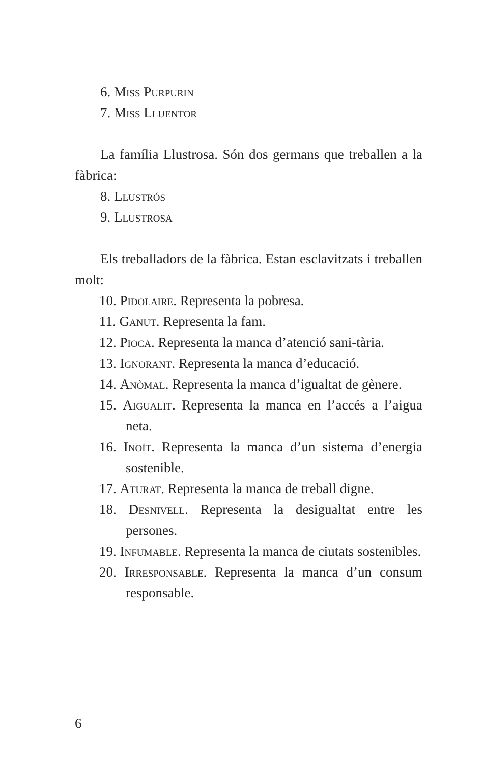6. Miss Purpurin
7. Miss Lluentor
La família Llustrosa. Són dos germans que treballen a la fàbrica:
8. Llustrós
9. Llustrosa
Els treballadors de la fàbrica. Estan esclavitzats i treballen molt:
10. Pidolaire. Representa la pobresa.
11. Ganut. Representa la fam.
12. Pioca. Representa la manca d’atenció sani-tària.
13. Ignorant. Representa la manca d’educació.
14. Anòmal. Representa la manca d’igualtat de gènere.
15. Aigualit. Representa la manca en l’accés a l’aigua neta.
16. Inoït. Representa la manca d’un sistema d’energia sostenible.
17. Aturat. Representa la manca de treball digne.
18. Desnivell. Representa la desigualtat entre les persones.
19. Infumable. Representa la manca de ciutats sostenibles.
20. Irresponsable. Representa la manca d’un consum responsable.
6